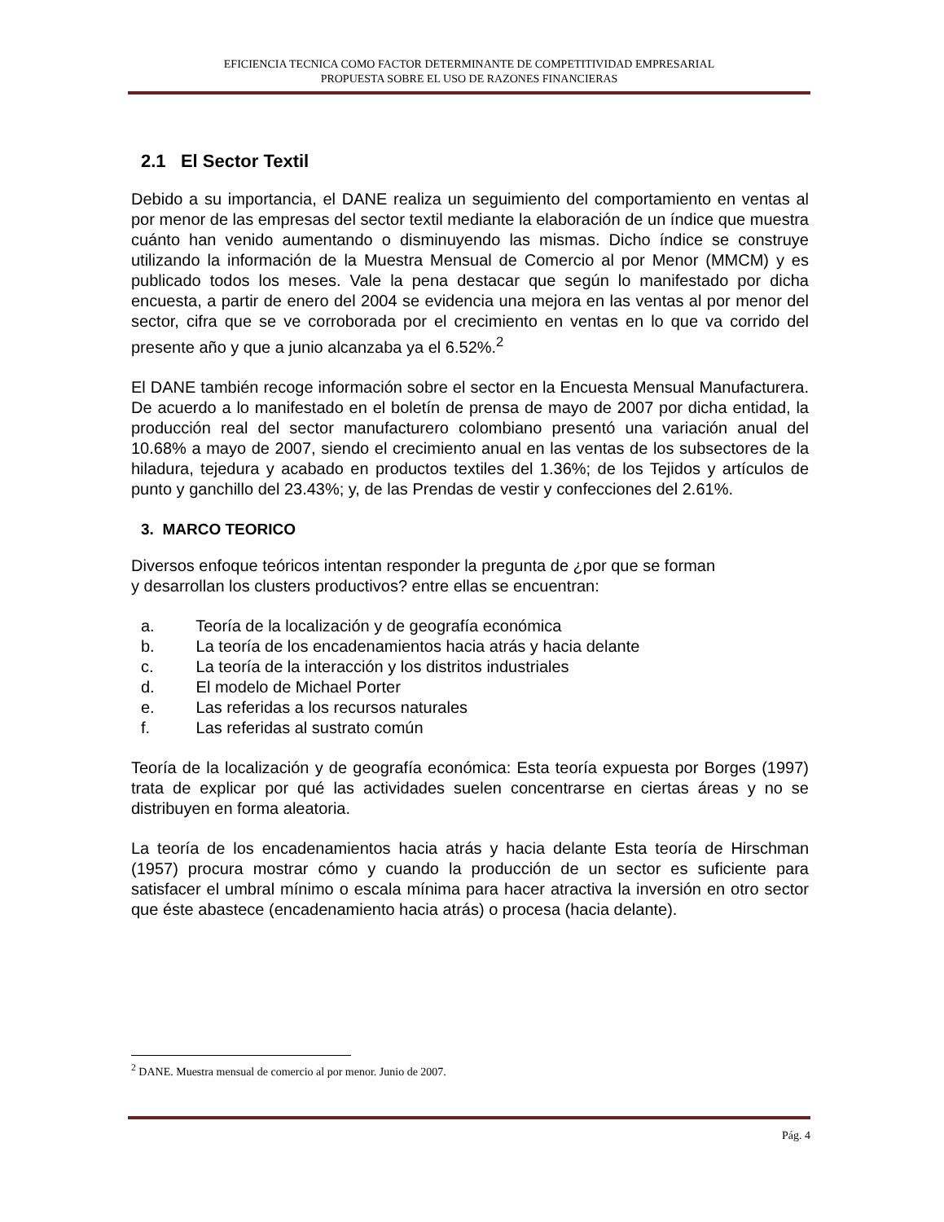EFICIENCIA TECNICA COMO FACTOR DETERMINANTE DE COMPETITIVIDAD EMPRESARIAL
PROPUESTA SOBRE EL USO DE RAZONES FINANCIERAS
2.1 El Sector Textil
Debido a su importancia, el DANE realiza un seguimiento del comportamiento en ventas al por menor de las empresas del sector textil mediante la elaboración de un índice que muestra cuánto han venido aumentando o disminuyendo las mismas. Dicho índice se construye utilizando la información de la Muestra Mensual de Comercio al por Menor (MMCM) y es publicado todos los meses. Vale la pena destacar que según lo manifestado por dicha encuesta, a partir de enero del 2004 se evidencia una mejora en las ventas al por menor del sector, cifra que se ve corroborada por el crecimiento en ventas en lo que va corrido del presente año y que a junio alcanzaba ya el 6.52%.<sup>2</sup>
El DANE también recoge información sobre el sector en la Encuesta Mensual Manufacturera. De acuerdo a lo manifestado en el boletín de prensa de mayo de 2007 por dicha entidad, la producción real del sector manufacturero colombiano presentó una variación anual del 10.68% a mayo de 2007, siendo el crecimiento anual en las ventas de los subsectores de la hiladura, tejedura y acabado en productos textiles del 1.36%; de los Tejidos y artículos de punto y ganchillo del 23.43%; y, de las Prendas de vestir y confecciones del 2.61%.
3. MARCO TEORICO
Diversos enfoque teóricos intentan responder la pregunta de ¿por que se forman
y desarrollan los clusters productivos? entre ellas se encuentran:
a. Teoría de la localización y de geografía económica
b. La teoría de los encadenamientos hacia atrás y hacia delante
c. La teoría de la interacción y los distritos industriales
d. El modelo de Michael Porter
e. Las referidas a los recursos naturales
f. Las referidas al sustrato común
Teoría de la localización y de geografía económica: Esta teoría expuesta por Borges (1997) trata de explicar por qué las actividades suelen concentrarse en ciertas áreas y no se distribuyen en forma aleatoria.
La teoría de los encadenamientos hacia atrás y hacia delante Esta teoría de Hirschman (1957) procura mostrar cómo y cuando la producción de un sector es suficiente para satisfacer el umbral mínimo o escala mínima para hacer atractiva la inversión en otro sector que éste abastece (encadenamiento hacia atrás) o procesa (hacia delante).
<sup>2</sup> DANE. Muestra mensual de comercio al por menor. Junio de 2007.
Pág. 4